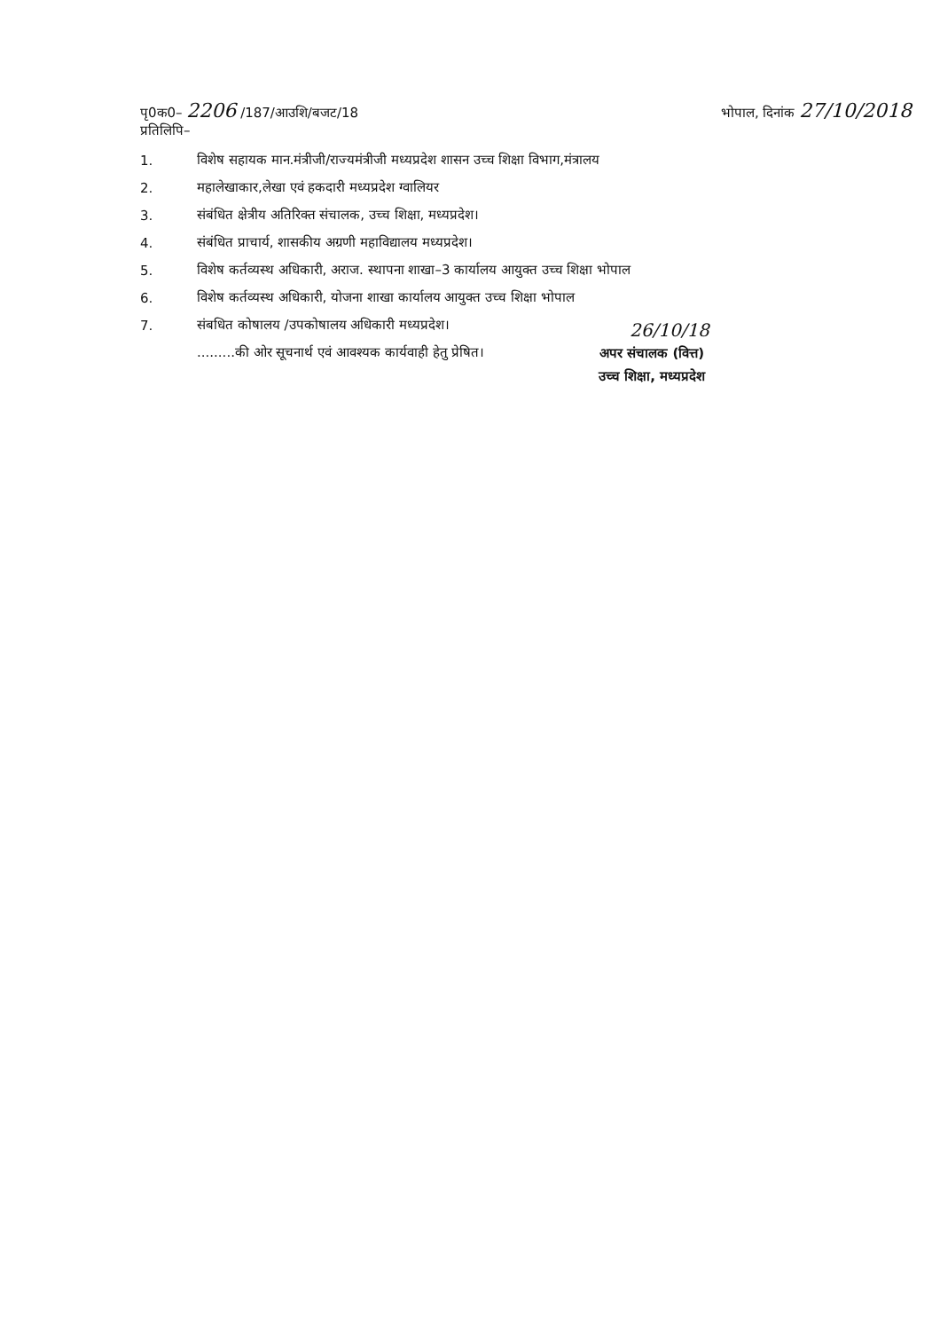पृ0क0– 2206 /187/आउशि/बजट/18
प्रतिलिपि–
भोपाल, दिनांक 27/10/2018
1. विशेष सहायक मान.मंत्रीजी/राज्यमंत्रीजी मध्यप्रदेश शासन उच्च शिक्षा विभाग,मंत्रालय
2. महालेखाकार,लेखा एवं हकदारी मध्यप्रदेश ग्वालियर
3. संबंधित क्षेत्रीय अतिरिक्त संचालक, उच्च शिक्षा, मध्यप्रदेश।
4. संबंधित प्राचार्य, शासकीय अग्रणी महाविद्यालय मध्यप्रदेश।
5. विशेष कर्तव्यस्थ अधिकारी, अराज. स्थापना शाखा–3 कार्यालय आयुक्त उच्च शिक्षा भोपाल
6. विशेष कर्तव्यस्थ अधिकारी, योजना शाखा कार्यालय आयुक्त उच्च शिक्षा भोपाल
7. संबधित कोषालय /उपकोषालय अधिकारी मध्यप्रदेश।
.........की ओर सूचनार्थ एवं आवश्यक कार्यवाही हेतु प्रेषित।
26/10/18
अपर संचालक (वित्त)
उच्च शिक्षा, मध्यप्रदेश